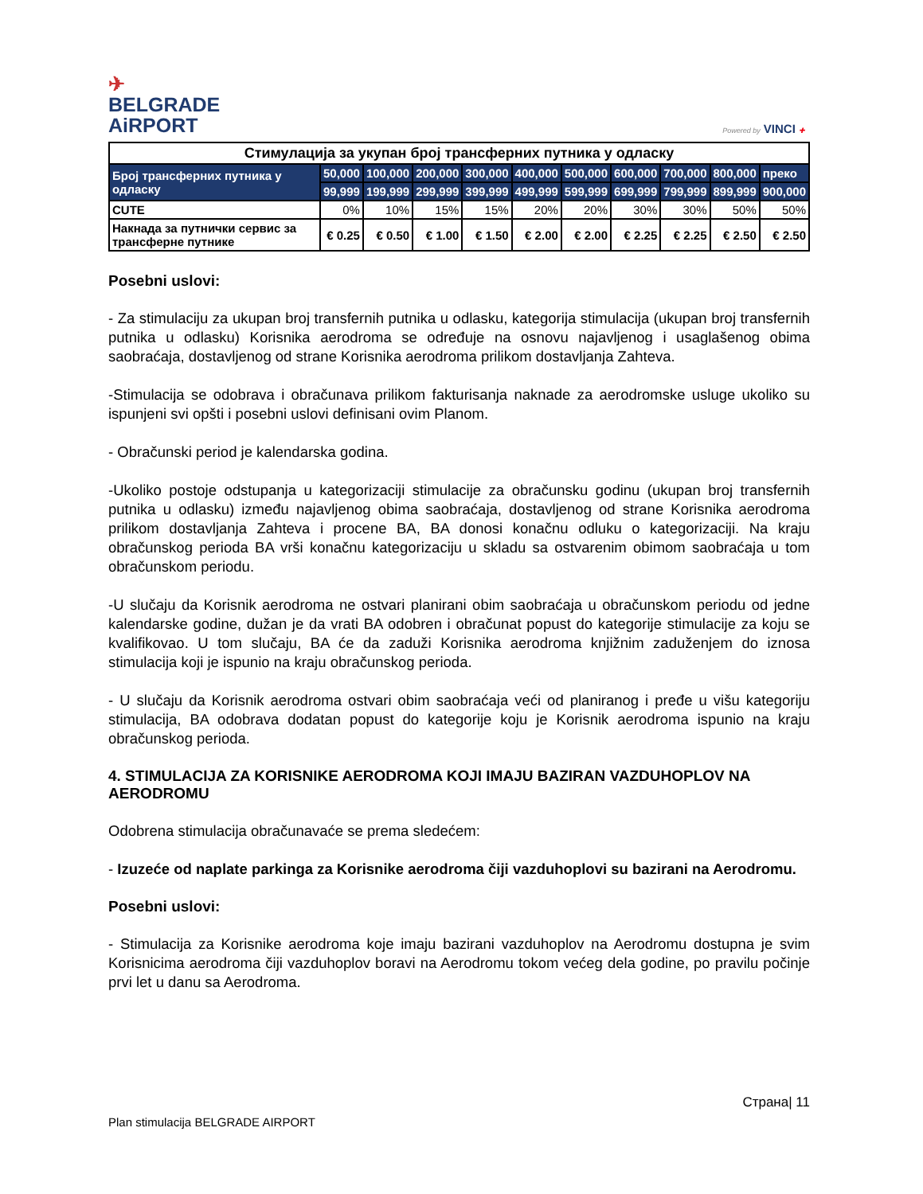✈
BELGRADE
AiRPORT
Powered by VINCI ✚
| Стимулација за укупан број трансферних путника у одласку | | | | | | | | | | |
| Број трансферних путника у одласку | 50,000 | 100,000 | 200,000 | 300,000 | 400,000 | 500,000 | 600,000 | 700,000 | 800,000 | преко |
| | 99,999 | 199,999 | 299,999 | 399,999 | 499,999 | 599,999 | 699,999 | 799,999 | 899,999 | 900,000 |
| CUTE | 0% | 10% | 15% | 15% | 20% | 20% | 30% | 30% | 50% | 50% |
| Накнада за путнички сервис за трансферне путнике | € 0.25 | € 0.50 | € 1.00 | € 1.50 | € 2.00 | € 2.00 | € 2.25 | € 2.25 | € 2.50 | € 2.50 |
Posebni uslovi:
- Za stimulaciju za ukupan broj transfernih putnika u odlasku, kategorija stimulacija (ukupan broj transfernih putnika u odlasku) Korisnika aerodroma se određuje na osnovu najavljenog i usaglašenog obima saobraćaja, dostavljenog od strane Korisnika aerodroma prilikom dostavljanja Zahteva.
-Stimulacija se odobrava i obračunava prilikom fakturisanja naknade za aerodromske usluge ukoliko su ispunjeni svi opšti i posebni uslovi definisani ovim Planom.
- Obračunski period je kalendarska godina.
-Ukoliko postoje odstupanja u kategorizaciji stimulacije za obračunsku godinu (ukupan broj transfernih putnika u odlasku) između najavljenog obima saobraćaja, dostavljenog od strane Korisnika aerodroma prilikom dostavljanja Zahteva i procene BA, BA donosi konačnu odluku o kategorizaciji. Na kraju obračunskog perioda BA vrši konačnu kategorizaciju u skladu sa ostvarenim obimom saobraćaja u tom obračunskom periodu.
-U slučaju da Korisnik aerodroma ne ostvari planirani obim saobraćaja u obračunskom periodu od jedne kalendarske godine, dužan je da vrati BA odobren i obračunat popust do kategorije stimulacije za koju se kvalifikovao. U tom slučaju, BA će da zaduži Korisnika aerodroma knjižnim zaduženjem do iznosa stimulacija koji je ispunio na kraju obračunskog perioda.
- U slučaju da Korisnik aerodroma ostvari obim saobraćaja veći od planiranog i pređe u višu kategoriju stimulacija, BA odobrava dodatan popust do kategorije koju je Korisnik aerodroma ispunio na kraju obračunskog perioda.
4. STIMULACIJA ZA KORISNIKE AERODROMA KOJI IMAJU BAZIRAN VAZDUHOPLOV NA AERODROMU
Odobrena stimulacija obračunavaće se prema sledećem:
- Izuzeće od naplate parkinga za Korisnike aerodroma čiji vazduhoplovi su bazirani na Aerodromu.
Posebni uslovi:
- Stimulacija za Korisnike aerodroma koje imaju bazirani vazduhoplov na Aerodromu dostupna je svim Korisnicima aerodroma čiji vazduhoplov boravi na Aerodromu tokom većeg dela godine, po pravilu počinje prvi let u danu sa Aerodroma.
Страна| 11
Plan stimulacija BELGRADE AIRPORT